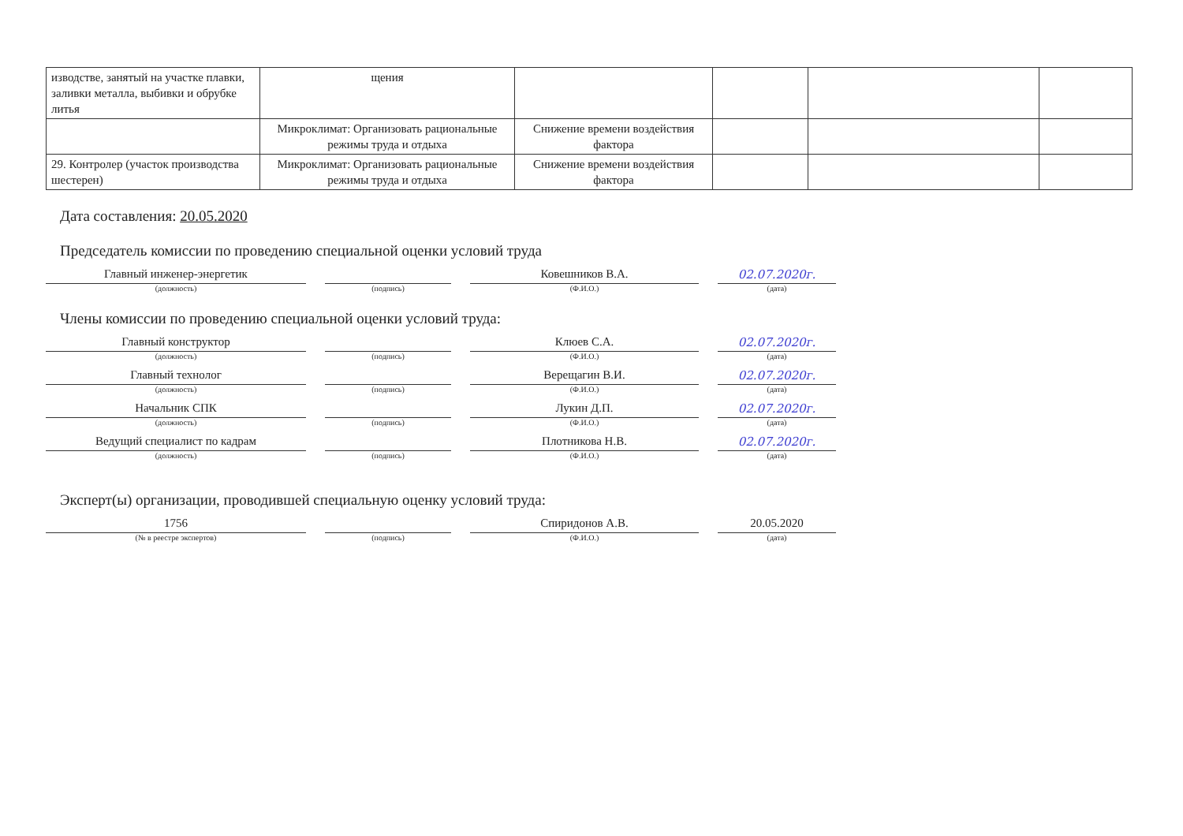| изводстве, занятый на участке плавки, заливки металла, выбивки и обрубке литья | щения | | | | |
| | Микроклимат: Организовать рациональные режимы труда и отдыха | Снижение времени воздействия фактора | | | |
| 29. Контролер (участок производства шестерен) | Микроклимат: Организовать рациональные режимы труда и отдыха | Снижение времени воздействия фактора | | | |
Дата составления: 20.05.2020
Председатель комиссии по проведению специальной оценки условий труда
Главный инженер-энергетик
(должность)
(подпись)
Ковешников В.А.
(Ф.И.О.)
02.07.2020г.
(дата)
Члены комиссии по проведению специальной оценки условий труда:
Главный конструктор
(должность)
(подпись)
Клюев С.А.
(Ф.И.О.)
02.07.2020г.
(дата)
Главный технолог
(должность)
(подпись)
Верещагин В.И.
(Ф.И.О.)
02.07.2020г.
(дата)
Начальник СПК
(должность)
(подпись)
Лукин Д.П.
(Ф.И.О.)
02.07.2020г.
(дата)
Ведущий специалист по кадрам
(должность)
(подпись)
Плотникова Н.В.
(Ф.И.О.)
02.07.2020г.
(дата)
Эксперт(ы) организации, проводившей специальную оценку условий труда:
1756
(№ в реестре экспертов)
(подпись)
Спиридонов А.В.
(Ф.И.О.)
20.05.2020
(дата)